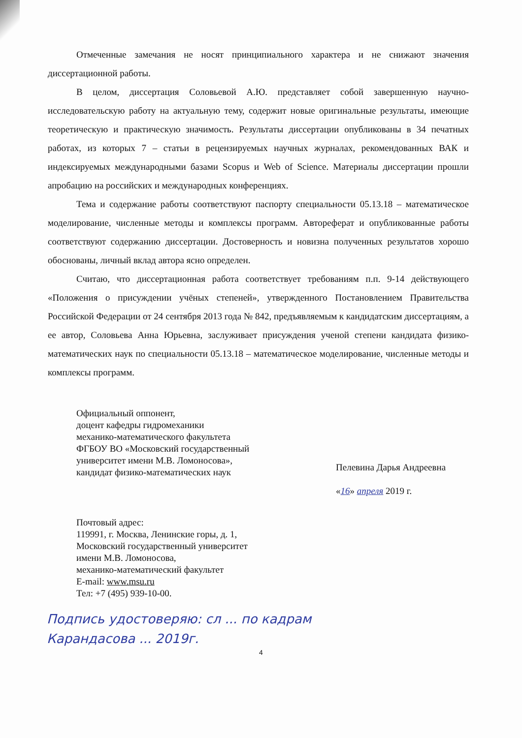Отмеченные замечания не носят принципиального характера и не снижают значения диссертационной работы.
В целом, диссертация Соловьевой А.Ю. представляет собой завершенную научно-исследовательскую работу на актуальную тему, содержит новые оригинальные результаты, имеющие теоретическую и практическую значимость. Результаты диссертации опубликованы в 34 печатных работах, из которых 7 – статьи в рецензируемых научных журналах, рекомендованных ВАК и индексируемых международными базами Scopus и Web of Science. Материалы диссертации прошли апробацию на российских и международных конференциях.
Тема и содержание работы соответствуют паспорту специальности 05.13.18 – математическое моделирование, численные методы и комплексы программ. Автореферат и опубликованные работы соответствуют содержанию диссертации. Достоверность и новизна полученных результатов хорошо обоснованы, личный вклад автора ясно определен.
Считаю, что диссертационная работа соответствует требованиям п.п. 9-14 действующего «Положения о присуждении учёных степеней», утвержденного Постановлением Правительства Российской Федерации от 24 сентября 2013 года № 842, предъявляемым к кандидатским диссертациям, а ее автор, Соловьева Анна Юрьевна, заслуживает присуждения ученой степени кандидата физико-математических наук по специальности 05.13.18 – математическое моделирование, численные методы и комплексы программ.
Официальный оппонент,
доцент кафедры гидромеханики
механико-математического факультета
ФГБОУ ВО «Московский государственный
университет имени М.В. Ломоносова»,
кандидат физико-математических наук
Пелевина Дарья Андреевна
«16» апреля 2019 г.
Почтовый адрес:
119991, г. Москва, Ленинские горы, д. 1,
Московский государственный университет
имени М.В. Ломоносова,
механико-математический факультет
E-mail: www.msu.ru
Тел: +7 (495) 939-10-00.
Подпись удостоверяю: сл ... по кадрам
Карандасова ... 2019г.
4